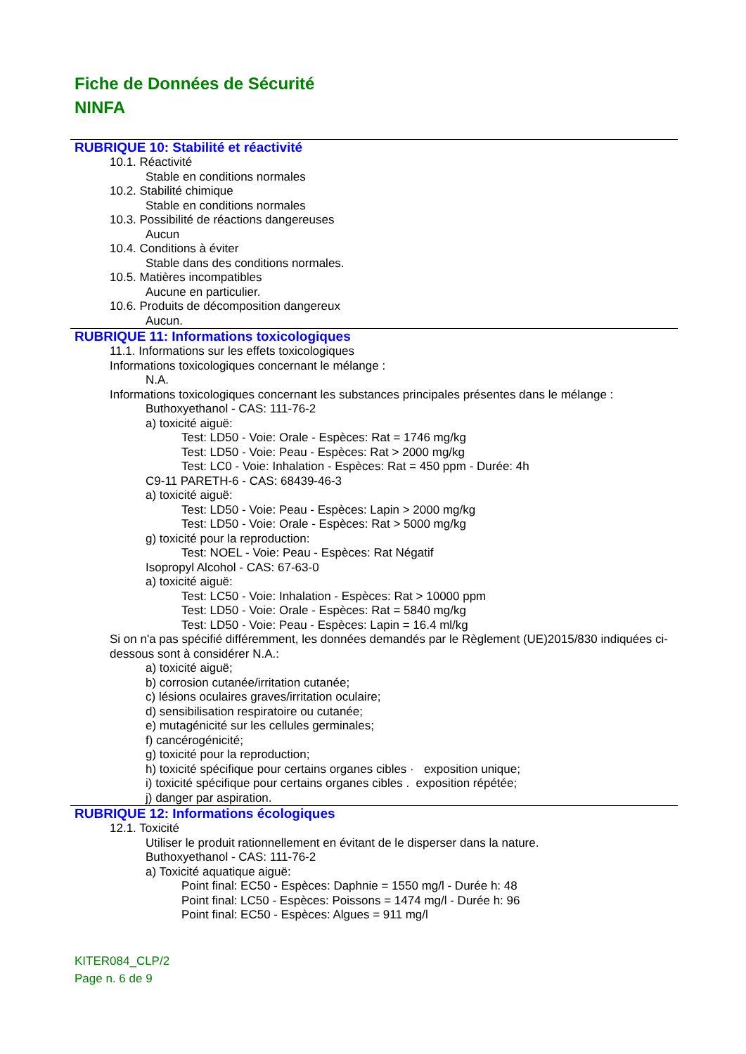Fiche de Données de Sécurité
NINFA
RUBRIQUE 10: Stabilité et réactivité
10.1. Réactivité
Stable en conditions normales
10.2. Stabilité chimique
Stable en conditions normales
10.3. Possibilité de réactions dangereuses
Aucun
10.4. Conditions à éviter
Stable dans des conditions normales.
10.5. Matières incompatibles
Aucune en particulier.
10.6. Produits de décomposition dangereux
Aucun.
RUBRIQUE 11: Informations toxicologiques
11.1. Informations sur les effets toxicologiques
Informations toxicologiques concernant le mélange :
N.A.
Informations toxicologiques concernant les substances principales présentes dans le mélange :
Buthoxyethanol - CAS: 111-76-2
a) toxicité aiguë:
Test: LD50 - Voie: Orale - Espèces: Rat = 1746 mg/kg
Test: LD50 - Voie: Peau - Espèces: Rat > 2000 mg/kg
Test: LC0 - Voie: Inhalation - Espèces: Rat = 450 ppm - Durée: 4h
C9-11 PARETH-6 - CAS: 68439-46-3
a) toxicité aiguë:
Test: LD50 - Voie: Peau - Espèces: Lapin > 2000 mg/kg
Test: LD50 - Voie: Orale - Espèces: Rat > 5000 mg/kg
g) toxicité pour la reproduction:
Test: NOEL - Voie: Peau - Espèces: Rat Négatif
Isopropyl Alcohol - CAS: 67-63-0
a) toxicité aiguë:
Test: LC50 - Voie: Inhalation - Espèces: Rat > 10000 ppm
Test: LD50 - Voie: Orale - Espèces: Rat = 5840 mg/kg
Test: LD50 - Voie: Peau - Espèces: Lapin = 16.4 ml/kg
Si on n'a pas spécifié différemment, les données demandés par le Règlement (UE)2015/830 indiquées ci-dessous sont à considérer N.A.:
a) toxicité aiguë;
b) corrosion cutanée/irritation cutanée;
c) lésions oculaires graves/irritation oculaire;
d) sensibilisation respiratoire ou cutanée;
e) mutagénicité sur les cellules germinales;
f) cancérogénicité;
g) toxicité pour la reproduction;
h) toxicité spécifique pour certains organes cibles · exposition unique;
i) toxicité spécifique pour certains organes cibles . exposition répétée;
j) danger par aspiration.
RUBRIQUE 12: Informations écologiques
12.1. Toxicité
Utiliser le produit rationnellement en évitant de le disperser dans la nature.
Buthoxyethanol - CAS: 111-76-2
a) Toxicité aquatique aiguë:
Point final: EC50 - Espèces: Daphnie = 1550 mg/l - Durée h: 48
Point final: LC50 - Espèces: Poissons = 1474 mg/l - Durée h: 96
Point final: EC50 - Espèces: Algues = 911 mg/l
KITER084_CLP/2
Page n. 6 de 9